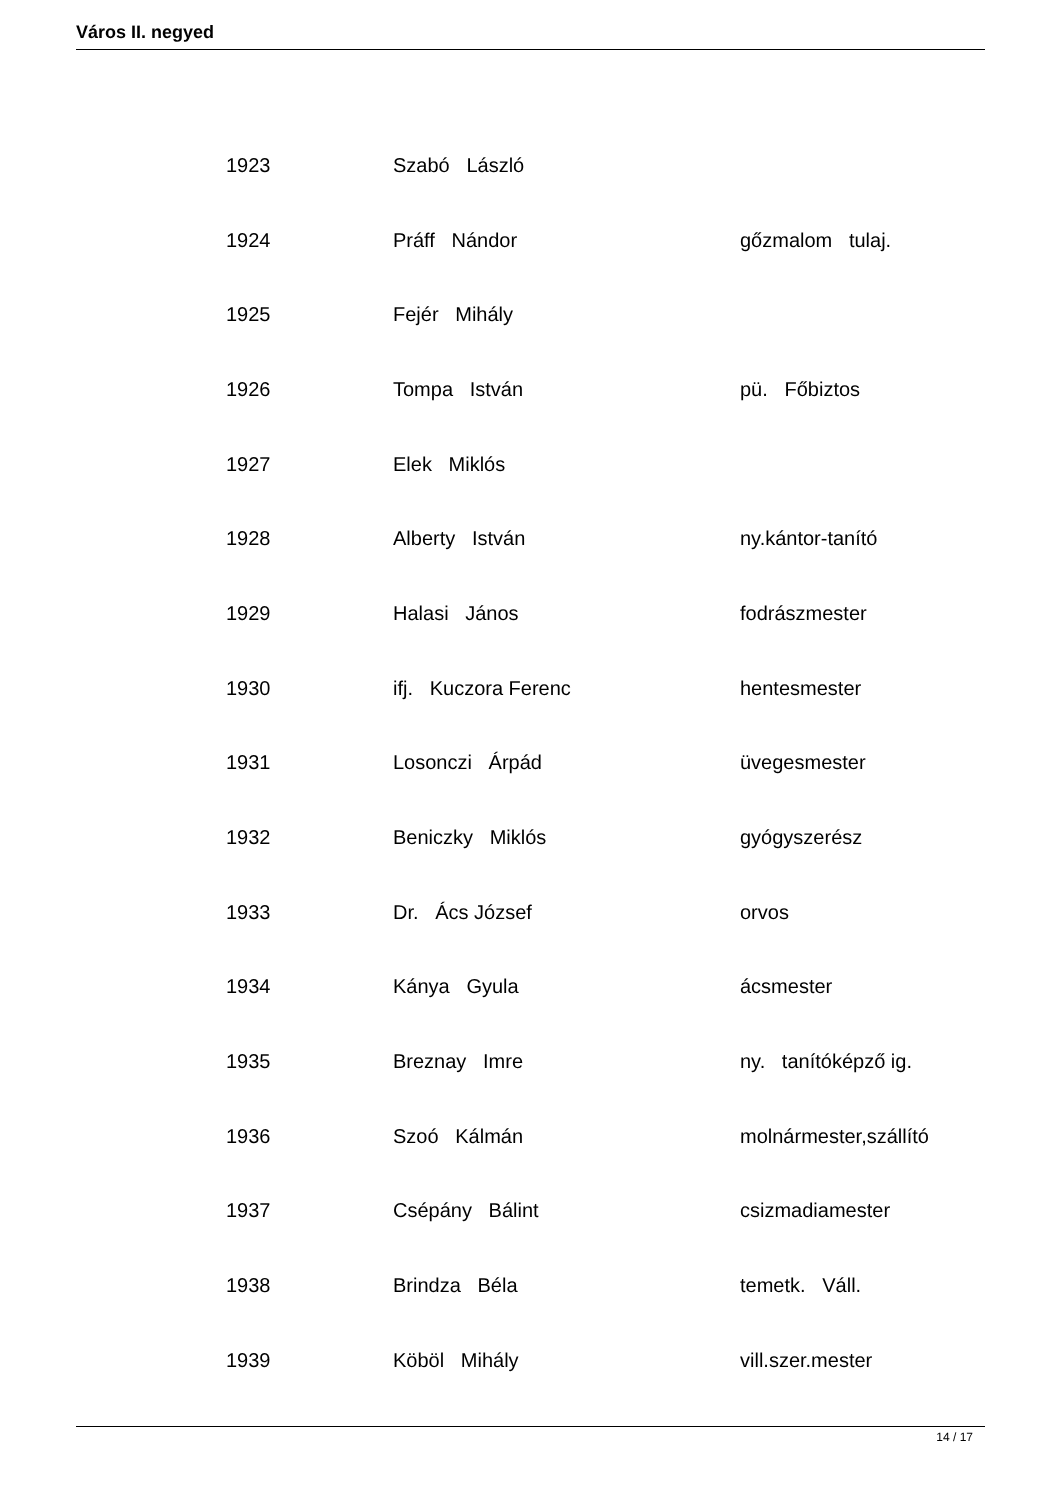Város II. negyed
| 1923 | Szabó László | |
| 1924 | Práff Nándor | gőzmalom tulaj. |
| 1925 | Fejér Mihály | |
| 1926 | Tompa István | pü. Főbiztos |
| 1927 | Elek Miklós | |
| 1928 | Alberty István | ny.kántor-tanító |
| 1929 | Halasi János | fodrászmester |
| 1930 | ifj. Kuczora Ferenc | hentesmester |
| 1931 | Losonczi Árpád | üvegesmester |
| 1932 | Beniczky Miklós | gyógyszerész |
| 1933 | Dr. Ács József | orvos |
| 1934 | Kánya Gyula | ácsmester |
| 1935 | Breznay Imre | ny. tanítóképző ig. |
| 1936 | Szoó Kálmán | molnármester,szállító |
| 1937 | Csépány Bálint | csizmadiamester |
| 1938 | Brindza Béla | temetk. Váll. |
| 1939 | Köböl Mihály | vill.szer.mester |
14 / 17